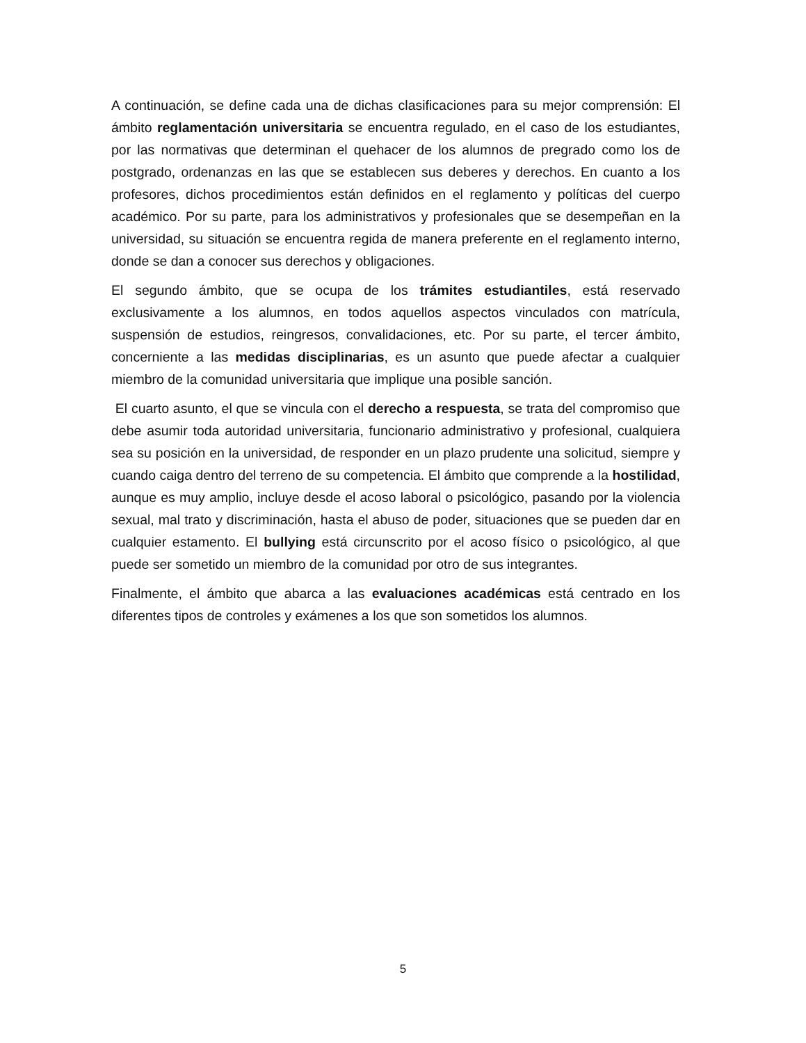A continuación, se define cada una de dichas clasificaciones para su mejor comprensión: El ámbito reglamentación universitaria se encuentra regulado, en el caso de los estudiantes, por las normativas que determinan el quehacer de los alumnos de pregrado como los de postgrado, ordenanzas en las que se establecen sus deberes y derechos. En cuanto a los profesores, dichos procedimientos están definidos en el reglamento y políticas del cuerpo académico. Por su parte, para los administrativos y profesionales que se desempeñan en la universidad, su situación se encuentra regida de manera preferente en el reglamento interno, donde se dan a conocer sus derechos y obligaciones.
El segundo ámbito, que se ocupa de los trámites estudiantiles, está reservado exclusivamente a los alumnos, en todos aquellos aspectos vinculados con matrícula, suspensión de estudios, reingresos, convalidaciones, etc. Por su parte, el tercer ámbito, concerniente a las medidas disciplinarias, es un asunto que puede afectar a cualquier miembro de la comunidad universitaria que implique una posible sanción.
El cuarto asunto, el que se vincula con el derecho a respuesta, se trata del compromiso que debe asumir toda autoridad universitaria, funcionario administrativo y profesional, cualquiera sea su posición en la universidad, de responder en un plazo prudente una solicitud, siempre y cuando caiga dentro del terreno de su competencia. El ámbito que comprende a la hostilidad, aunque es muy amplio, incluye desde el acoso laboral o psicológico, pasando por la violencia sexual, mal trato y discriminación, hasta el abuso de poder, situaciones que se pueden dar en cualquier estamento. El bullying está circunscrito por el acoso físico o psicológico, al que puede ser sometido un miembro de la comunidad por otro de sus integrantes.
Finalmente, el ámbito que abarca a las evaluaciones académicas está centrado en los diferentes tipos de controles y exámenes a los que son sometidos los alumnos.
5